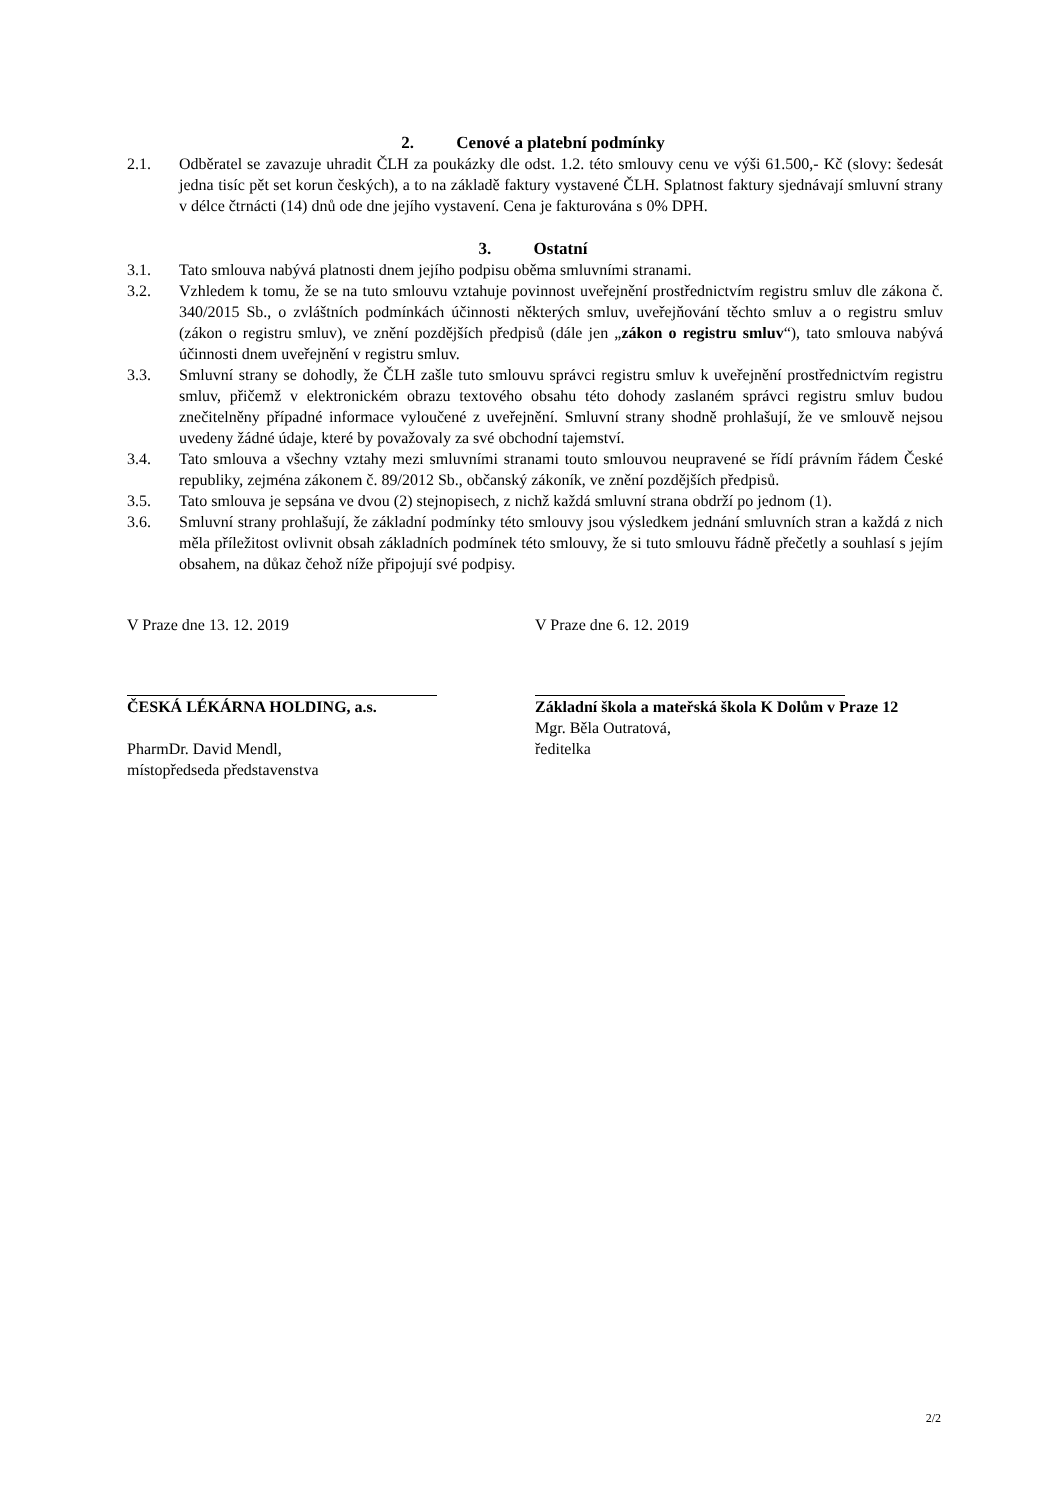2. Cenové a platební podmínky
2.1. Odběratel se zavazuje uhradit ČLH za poukázky dle odst. 1.2. této smlouvy cenu ve výši 61.500,- Kč (slovy: šedesát jedna tisíc pět set korun českých), a to na základě faktury vystavené ČLH. Splatnost faktury sjednávají smluvní strany v délce čtrnácti (14) dnů ode dne jejího vystavení. Cena je fakturována s 0% DPH.
3. Ostatní
3.1. Tato smlouva nabývá platnosti dnem jejího podpisu oběma smluvními stranami.
3.2. Vzhledem k tomu, že se na tuto smlouvu vztahuje povinnost uveřejnění prostřednictvím registru smluv dle zákona č. 340/2015 Sb., o zvláštních podmínkách účinnosti některých smluv, uveřejňování těchto smluv a o registru smluv (zákon o registru smluv), ve znění pozdějších předpisů (dále jen „zákon o registru smluv“), tato smlouva nabývá účinnosti dnem uveřejnění v registru smluv.
3.3. Smluvní strany se dohodly, že ČLH zašle tuto smlouvu správci registru smluv k uveřejnění prostřednictvím registru smluv, přičemž v elektronickém obrazu textového obsahu této dohody zaslaném správci registru smluv budou znečitelněny případné informace vyloučené z uveřejnění. Smluvní strany shodně prohlašují, že ve smlouvě nejsou uvedeny žádné údaje, které by považovaly za své obchodní tajemství.
3.4. Tato smlouva a všechny vztahy mezi smluvními stranami touto smlouvou neupravené se řídí právním řádem České republiky, zejména zákonem č. 89/2012 Sb., občanský zákoník, ve znění pozdějších předpisů.
3.5. Tato smlouva je sepsána ve dvou (2) stejnopisech, z nichž každá smluvní strana obdrží po jednom (1).
3.6. Smluvní strany prohlašují, že základní podmínky této smlouvy jsou výsledkem jednání smluvních stran a každá z nich měla příležitost ovlivnit obsah základních podmínek této smlouvy, že si tuto smlouvu řádně přečetly a souhlasí s jejím obsahem, na důkaz čehož níže připojují své podpisy.
V Praze dne 13. 12. 2019
ČESKÁ LÉKÁRNA HOLDING, a.s.
PharmDr. David Mendl,
místopředseda představenstva
V Praze dne 6. 12. 2019
Základní škola a mateřská škola K Dolům v Praze 12
Mgr. Běla Outratová,
ředitelka
2/2